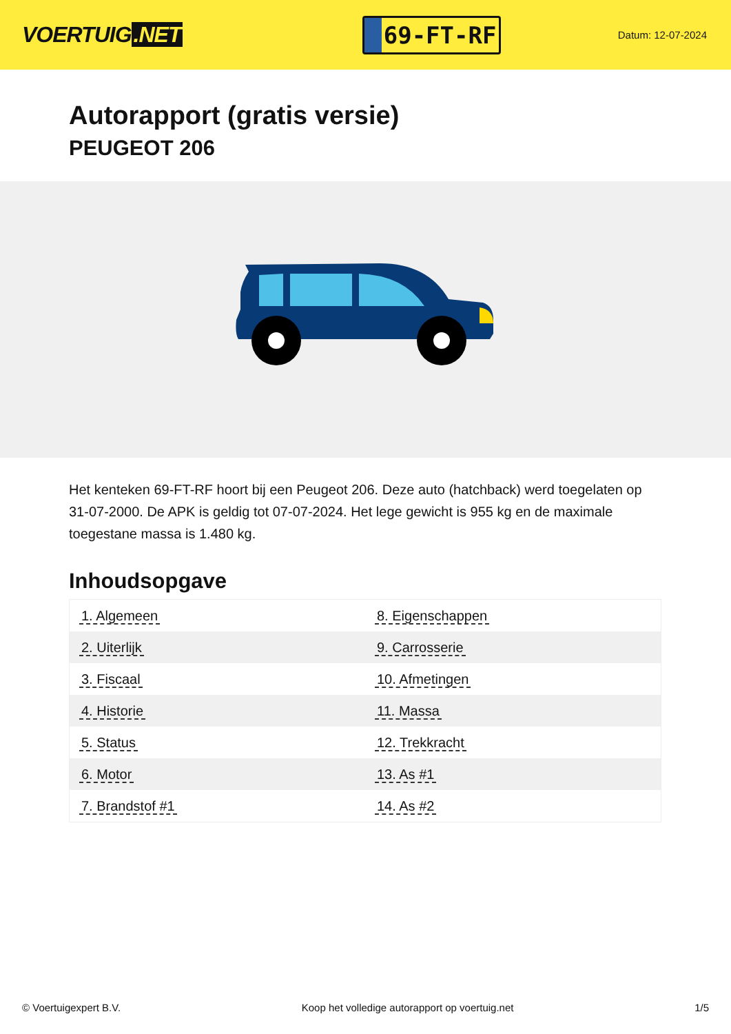VOERTUIG.NET
69-FT-RF
Datum: 12-07-2024
Autorapport (gratis versie)
PEUGEOT 206
Het kenteken 69-FT-RF hoort bij een Peugeot 206. Deze auto (hatchback) werd toegelaten op 31-07-2000. De APK is geldig tot 07-07-2024. Het lege gewicht is 955 kg en de maximale toegestane massa is 1.480 kg.
Inhoudsopgave
| 1. Algemeen | 8. Eigenschappen |
| 2. Uiterlijk | 9. Carrosserie |
| 3. Fiscaal | 10. Afmetingen |
| 4. Historie | 11. Massa |
| 5. Status | 12. Trekkracht |
| 6. Motor | 13. As #1 |
| 7. Brandstof #1 | 14. As #2 |
© Voertuigexpert B.V. Koop het volledige autorapport op voertuig.net 1/5